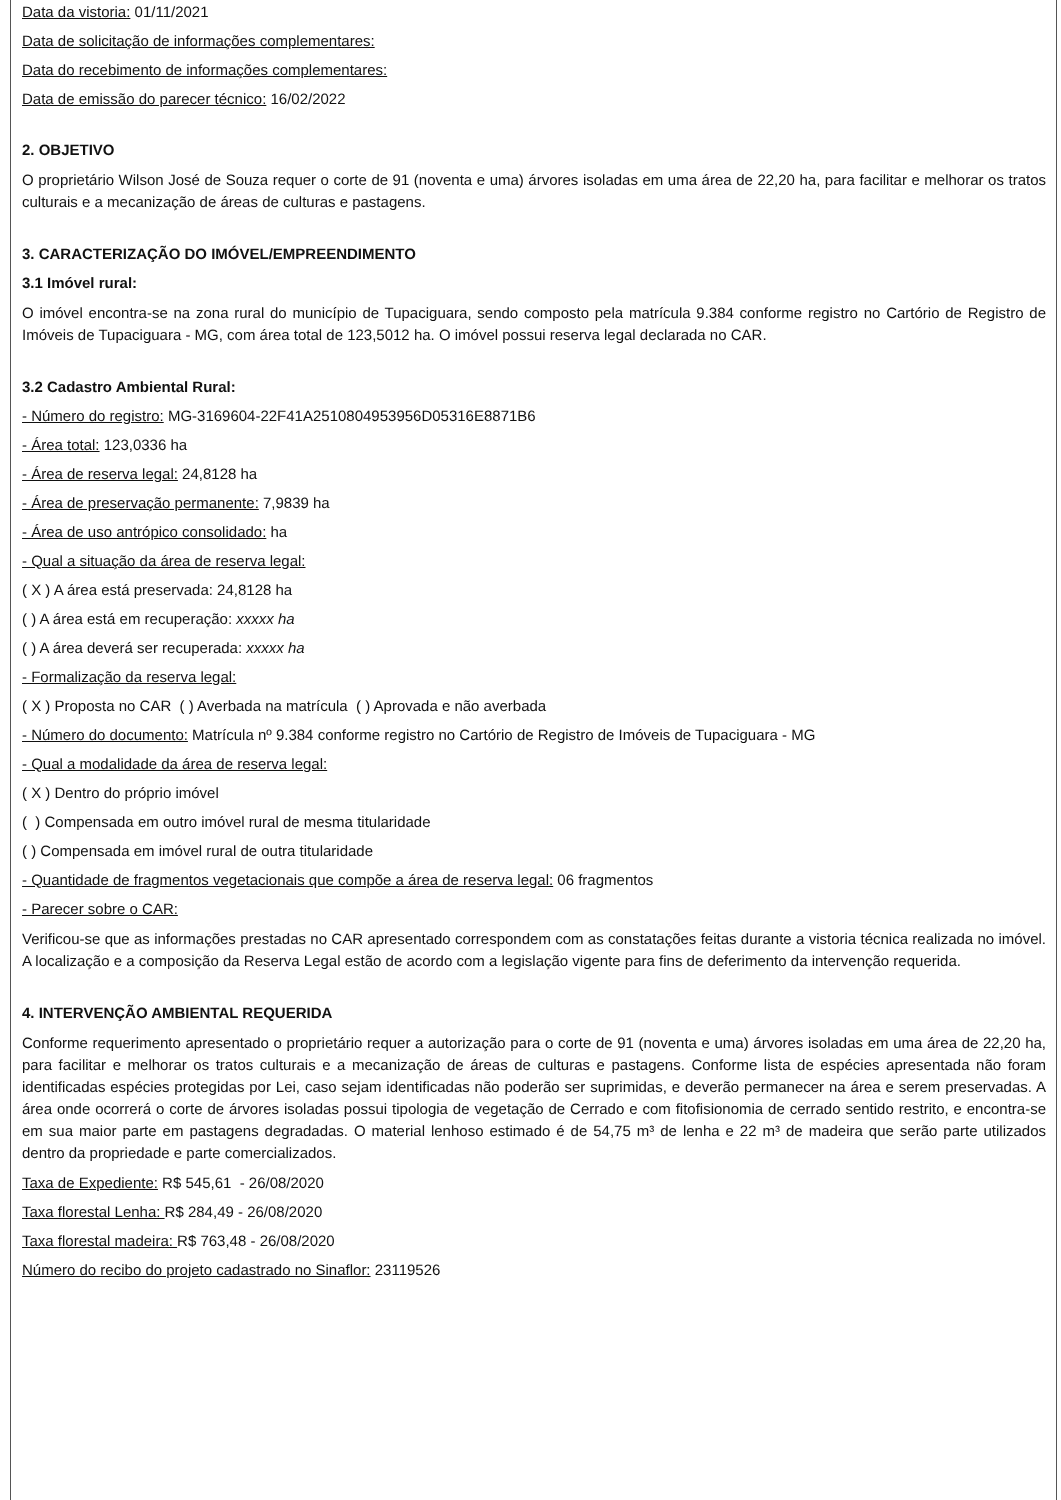Data da vistoria: 01/11/2021
Data de solicitação de informações complementares:
Data do recebimento de informações complementares:
Data de emissão do parecer técnico: 16/02/2022
2. OBJETIVO
O proprietário Wilson José de Souza requer o corte de 91 (noventa e uma) árvores isoladas em uma área de 22,20 ha, para facilitar e melhorar os tratos culturais e a mecanização de áreas de culturas e pastagens.
3. CARACTERIZAÇÃO DO IMÓVEL/EMPREENDIMENTO
3.1 Imóvel rural:
O imóvel encontra-se na zona rural do município de Tupaciguara, sendo composto pela matrícula 9.384 conforme registro no Cartório de Registro de Imóveis de Tupaciguara - MG, com área total de 123,5012 ha. O imóvel possui reserva legal declarada no CAR.
3.2 Cadastro Ambiental Rural:
- Número do registro: MG-3169604-22F41A2510804953956D05316E8871B6
- Área total: 123,0336 ha
- Área de reserva legal: 24,8128 ha
- Área de preservação permanente: 7,9839 ha
- Área de uso antrópico consolidado: ha
- Qual a situação da área de reserva legal:
( X ) A área está preservada: 24,8128 ha
( ) A área está em recuperação: xxxxx ha
( ) A área deverá ser recuperada: xxxxx ha
- Formalização da reserva legal:
( X ) Proposta no CAR ( ) Averbada na matrícula ( ) Aprovada e não averbada
- Número do documento: Matrícula nº 9.384 conforme registro no Cartório de Registro de Imóveis de Tupaciguara - MG
- Qual a modalidade da área de reserva legal:
( X ) Dentro do próprio imóvel
( ) Compensada em outro imóvel rural de mesma titularidade
( ) Compensada em imóvel rural de outra titularidade
- Quantidade de fragmentos vegetacionais que compõe a área de reserva legal: 06 fragmentos
- Parecer sobre o CAR:
Verificou-se que as informações prestadas no CAR apresentado correspondem com as constatações feitas durante a vistoria técnica realizada no imóvel. A localização e a composição da Reserva Legal estão de acordo com a legislação vigente para fins de deferimento da intervenção requerida.
4. INTERVENÇÃO AMBIENTAL REQUERIDA
Conforme requerimento apresentado o proprietário requer a autorização para o corte de 91 (noventa e uma) árvores isoladas em uma área de 22,20 ha, para facilitar e melhorar os tratos culturais e a mecanização de áreas de culturas e pastagens. Conforme lista de espécies apresentada não foram identificadas espécies protegidas por Lei, caso sejam identificadas não poderão ser suprimidas, e deverão permanecer na área e serem preservadas. A área onde ocorrerá o corte de árvores isoladas possui tipologia de vegetação de Cerrado e com fitofisionomia de cerrado sentido restrito, e encontra-se em sua maior parte em pastagens degradadas. O material lenhoso estimado é de 54,75 m³ de lenha e 22 m³ de madeira que serão parte utilizados dentro da propriedade e parte comercializados.
Taxa de Expediente: R$ 545,61 - 26/08/2020
Taxa florestal Lenha: R$ 284,49 - 26/08/2020
Taxa florestal madeira: R$ 763,48 - 26/08/2020
Número do recibo do projeto cadastrado no Sinaflor: 23119526